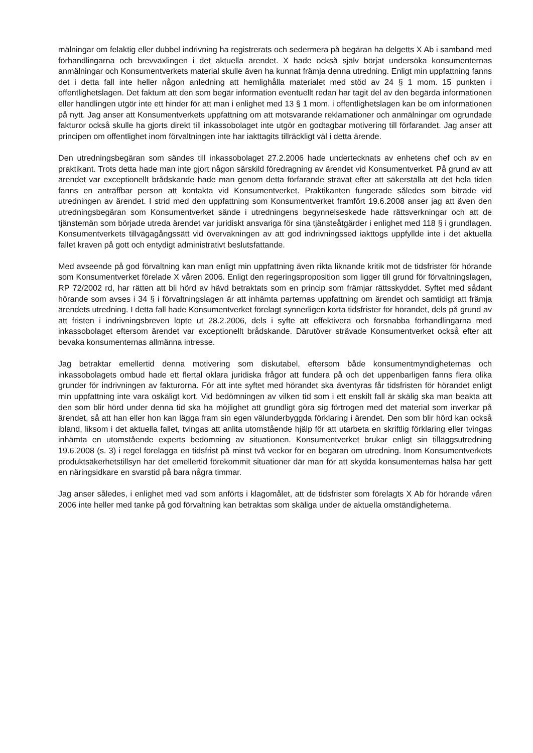mälningar om felaktig eller dubbel indrivning ha registrerats och sedermera på begäran ha delgetts X Ab i samband med förhandlingarna och brevväxlingen i det aktuella ärendet. X hade också själv börjat undersöka konsumenternas anmälningar och Konsumentverkets material skulle även ha kunnat främja denna utredning. Enligt min uppfattning fanns det i detta fall inte heller någon anledning att hemlighålla materialet med stöd av 24 § 1 mom. 15 punkten i offentlighetslagen. Det faktum att den som begär information eventuellt redan har tagit del av den begärda informationen eller handlingen utgör inte ett hinder för att man i enlighet med 13 § 1 mom. i offentlighetslagen kan be om informationen på nytt. Jag anser att Konsumentverkets uppfattning om att motsvarande reklamationer och anmälningar om ogrundade fakturor också skulle ha gjorts direkt till inkassobolaget inte utgör en godtagbar motivering till förfarandet. Jag anser att principen om offentlighet inom förvaltningen inte har iakttagits tillräckligt väl i detta ärende.
Den utredningsbegäran som sändes till inkassobolaget 27.2.2006 hade undertecknats av enhetens chef och av en praktikant. Trots detta hade man inte gjort någon särskild föredragning av ärendet vid Konsumentverket. På grund av att ärendet var exceptionellt brådskande hade man genom detta förfarande strävat efter att säkerställa att det hela tiden fanns en anträffbar person att kontakta vid Konsumentverket. Praktikanten fungerade således som biträde vid utredningen av ärendet. I strid med den uppfattning som Konsumentverket framfört 19.6.2008 anser jag att även den utredningsbegäran som Konsumentverket sände i utredningens begynnelseskede hade rättsverkningar och att de tjänstemän som började utreda ärendet var juridiskt ansvariga för sina tjänsteåtgärder i enlighet med 118 § i grundlagen. Konsumentverkets tillvägagångssätt vid övervakningen av att god indrivningssed iakttogs uppfyllde inte i det aktuella fallet kraven på gott och entydigt administrativt beslutsfattande.
Med avseende på god förvaltning kan man enligt min uppfattning även rikta liknande kritik mot de tidsfrister för hörande som Konsumentverket förelade X våren 2006. Enligt den regeringsproposition som ligger till grund för förvaltningslagen, RP 72/2002 rd, har rätten att bli hörd av hävd betraktats som en princip som främjar rättsskyddet. Syftet med sådant hörande som avses i 34 § i förvaltningslagen är att inhämta parternas uppfattning om ärendet och samtidigt att främja ärendets utredning. I detta fall hade Konsumentverket förelagt synnerligen korta tidsfrister för hörandet, dels på grund av att fristen i indrivningsbreven löpte ut 28.2.2006, dels i syfte att effektivera och försnabba förhandlingarna med inkassobolaget eftersom ärendet var exceptionellt brådskande. Därutöver strävade Konsumentverket också efter att bevaka konsumenternas allmänna intresse.
Jag betraktar emellertid denna motivering som diskutabel, eftersom både konsumentmyndigheternas och inkassobolagets ombud hade ett flertal oklara juridiska frågor att fundera på och det uppenbarligen fanns flera olika grunder för indrivningen av fakturorna. För att inte syftet med hörandet ska äventyras får tidsfristen för hörandet enligt min uppfattning inte vara oskäligt kort. Vid bedömningen av vilken tid som i ett enskilt fall är skälig ska man beakta att den som blir hörd under denna tid ska ha möjlighet att grundligt göra sig förtrogen med det material som inverkar på ärendet, så att han eller hon kan lägga fram sin egen välunderbyggda förklaring i ärendet. Den som blir hörd kan också ibland, liksom i det aktuella fallet, tvingas att anlita utomstående hjälp för att utarbeta en skriftlig förklaring eller tvingas inhämta en utomstående experts bedömning av situationen. Konsumentverket brukar enligt sin tilläggsutredning 19.6.2008 (s. 3) i regel förelägga en tidsfrist på minst två veckor för en begäran om utredning. Inom Konsumentverkets produktsäkerhetstillsyn har det emellertid förekommit situationer där man för att skydda konsumenternas hälsa har gett en näringsidkare en svarstid på bara några timmar.
Jag anser således, i enlighet med vad som anförts i klagomålet, att de tidsfrister som förelagts X Ab för hörande våren 2006 inte heller med tanke på god förvaltning kan betraktas som skäliga under de aktuella omständigheterna.